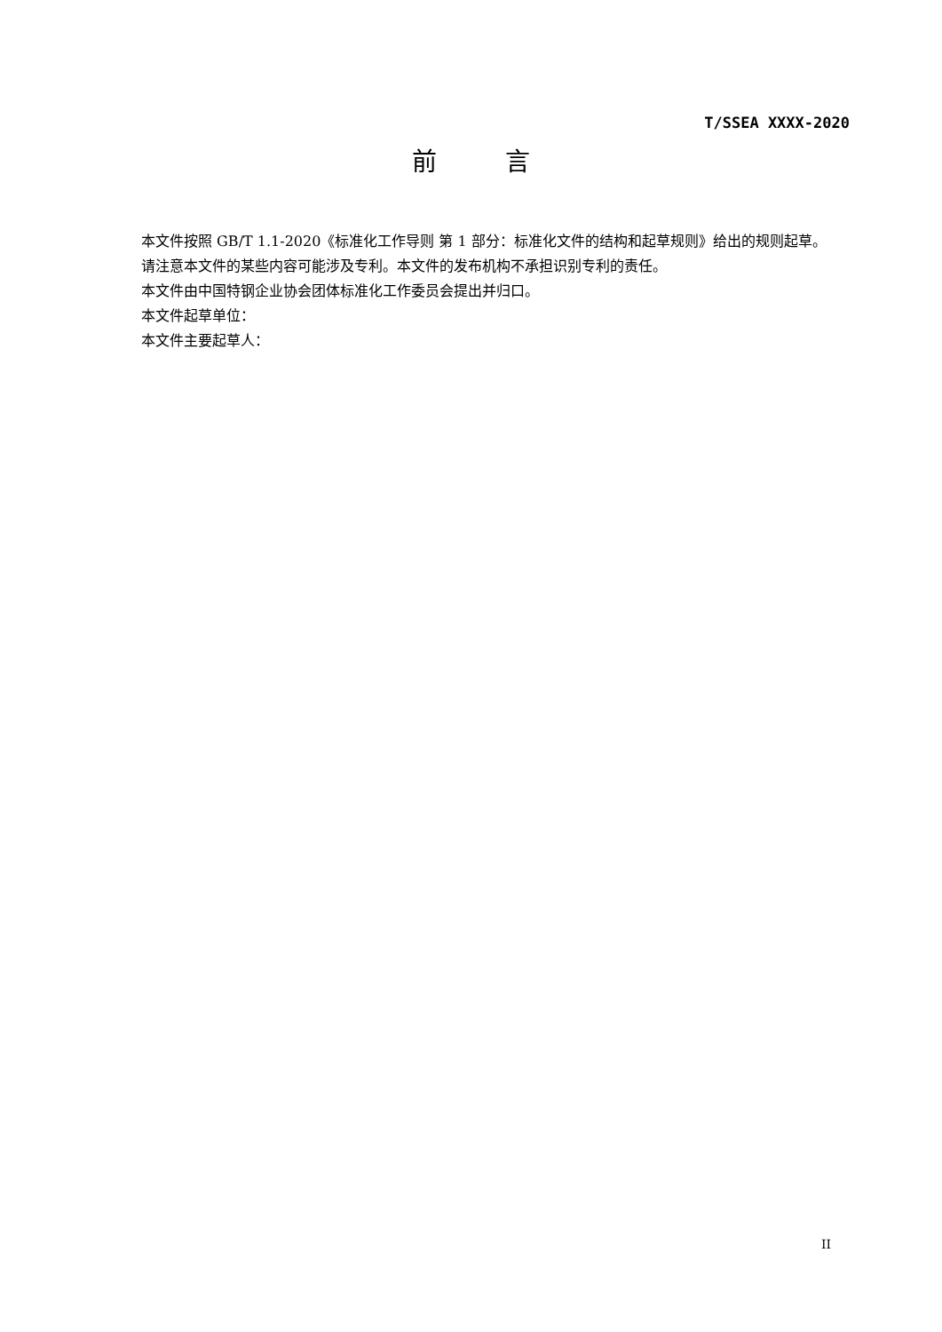T/SSEA XXXX-2020
前　 言
本文件按照 GB/T 1.1-2020《标准化工作导则 第 1 部分：标准化文件的结构和起草规则》给出的规则起草。
请注意本文件的某些内容可能涉及专利。本文件的发布机构不承担识别专利的责任。
本文件由中国特钢企业协会团体标准化工作委员会提出并归口。
本文件起草单位：
本文件主要起草人：
II